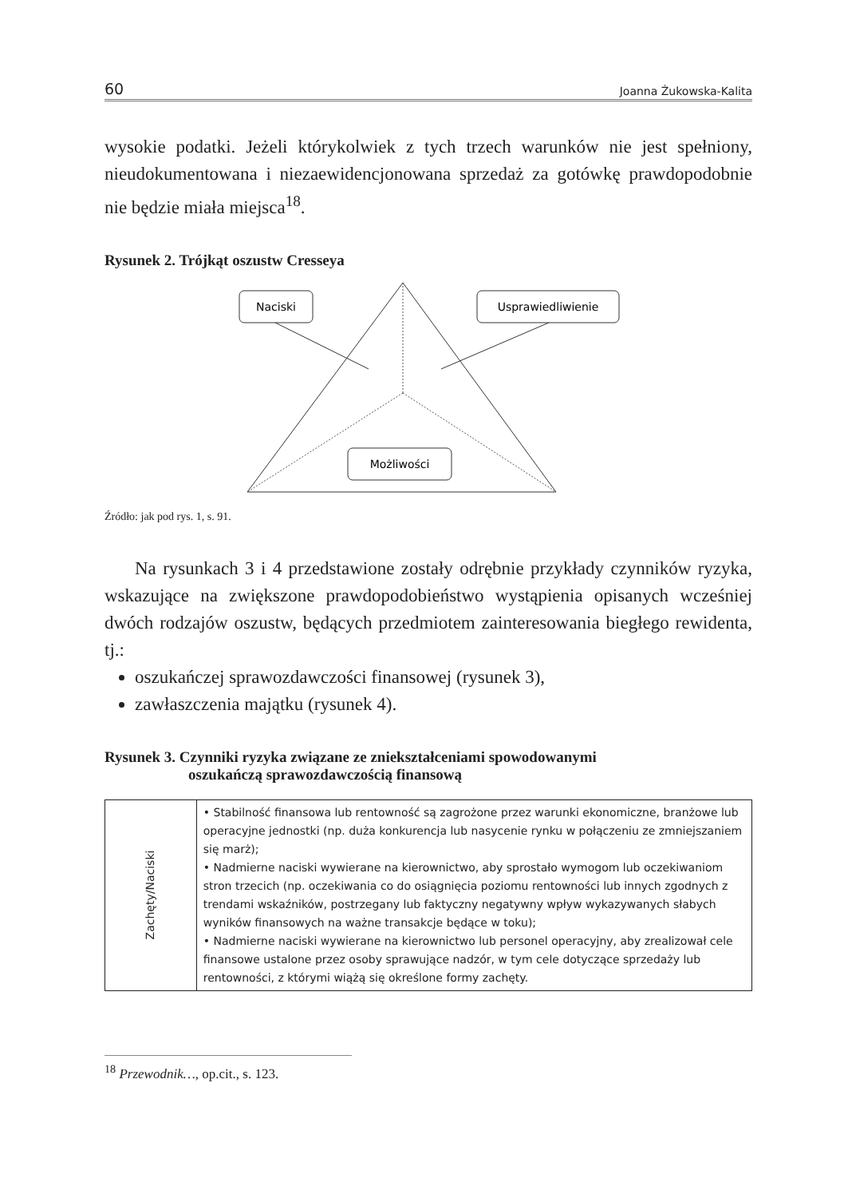60 Joanna Żukowska-Kalita
wysokie podatki. Jeżeli którykolwiek z tych trzech warunków nie jest spełniony, nieudokumentowana i niezaewidencjonowana sprzedaż za gotówkę prawdopodobnie nie będzie miała miejsca<sup>18</sup>.
Rysunek 2. Trójkąt oszustw Cresseya
Naciski
Usprawiedliwienie
Możliwości
Źródło: jak pod rys. 1, s. 91.
Na rysunkach 3 i 4 przedstawione zostały odrębnie przykłady czynników ryzyka, wskazujące na zwiększone prawdopodobieństwo wystąpienia opisanych wcześniej dwóch rodzajów oszustw, będących przedmiotem zainteresowania biegłego rewidenta, tj.:
oszukańczej sprawozdawczości finansowej (rysunek 3),
zawłaszczenia majątku (rysunek 4).
Rysunek 3. Czynniki ryzyka związane ze zniekształceniami spowodowanymi
oszukańczą sprawozdawczością finansową
| Zachęty/Naciski | • Stabilność finansowa lub rentowność są zagrożone przez warunki ekonomiczne, branżowe lub operacyjne jednostki (np. duża konkurencja lub nasycenie rynku w połączeniu ze zmniejszaniem się marż); • Nadmierne naciski wywierane na kierownictwo, aby sprostało wymogom lub oczekiwaniom stron trzecich (np. oczekiwania co do osiągnięcia poziomu rentowności lub innych zgodnych z trendami wskaźników, postrzegany lub faktyczny negatywny wpływ wykazywanych słabych wyników finansowych na ważne transakcje będące w toku); • Nadmierne naciski wywierane na kierownictwo lub personel operacyjny, aby zrealizował cele finansowe ustalone przez osoby sprawujące nadzór, w tym cele dotyczące sprzedaży lub rentowności, z którymi wiążą się określone formy zachęty. |
<sup>18</sup> Przewodnik…, op.cit., s. 123.